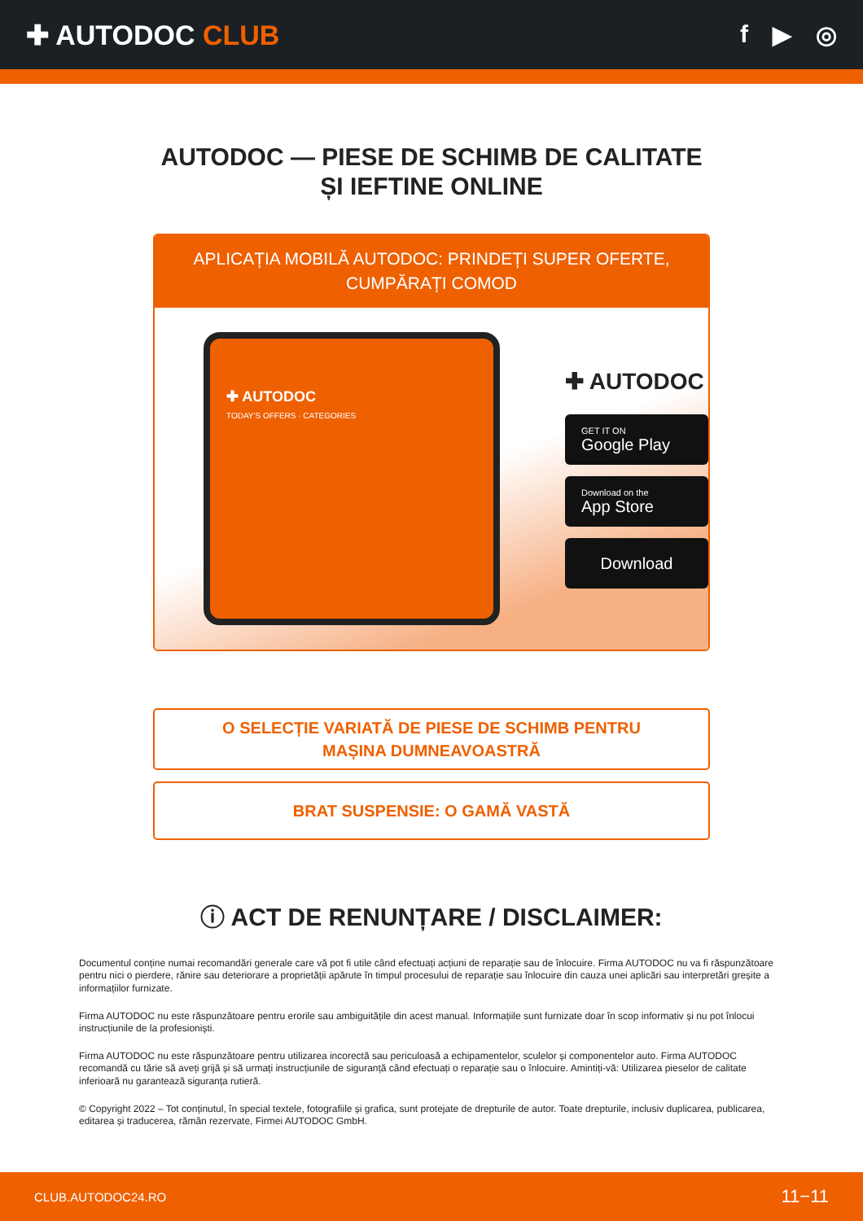✚ AUTODOC CLUB f ▶ ◎
AUTODOC — PIESE DE SCHIMB DE CALITATE ȘI IEFTINE ONLINE
APLICAȚIA MOBILĂ AUTODOC: PRINDEȚI SUPER OFERTE, CUMPĂRAȚI COMOD
✚ AUTODOC
TODAY'S OFFERS · CATEGORIES
✚ AUTODOC
GET IT ON
Google Play
Download on the
App Store
Download
O SELECȚIE VARIATĂ DE PIESE DE SCHIMB PENTRU MAȘINA DUMNEAVOASTRĂ
BRAT SUSPENSIE: O GAMĂ VASTĂ
ⓘ ACT DE RENUNȚARE / DISCLAIMER:
Documentul conține numai recomandări generale care vă pot fi utile când efectuați acțiuni de reparație sau de înlocuire. Firma AUTODOC nu va fi răspunzătoare pentru nici o pierdere, rănire sau deteriorare a proprietății apărute în timpul procesului de reparație sau înlocuire din cauza unei aplicări sau interpretări greșite a informațiilor furnizate.
Firma AUTODOC nu este răspunzătoare pentru erorile sau ambiguitățile din acest manual. Informațiile sunt furnizate doar în scop informativ și nu pot înlocui instrucțiunile de la profesioniști.
Firma AUTODOC nu este răspunzătoare pentru utilizarea incorectă sau periculoasă a echipamentelor, sculelor și componentelor auto. Firma AUTODOC recomandă cu tărie să aveți grijă și să urmați instrucțiunile de siguranță când efectuați o reparație sau o înlocuire. Amintiți-vă: Utilizarea pieselor de calitate inferioară nu garantează siguranța rutieră.
© Copyright 2022 – Tot conținutul, în special textele, fotografiile și grafica, sunt protejate de drepturile de autor. Toate drepturile, inclusiv duplicarea, publicarea, editarea și traducerea, rămân rezervate, Firmei AUTODOC GmbH.
CLUB.AUTODOC24.RO 11−11